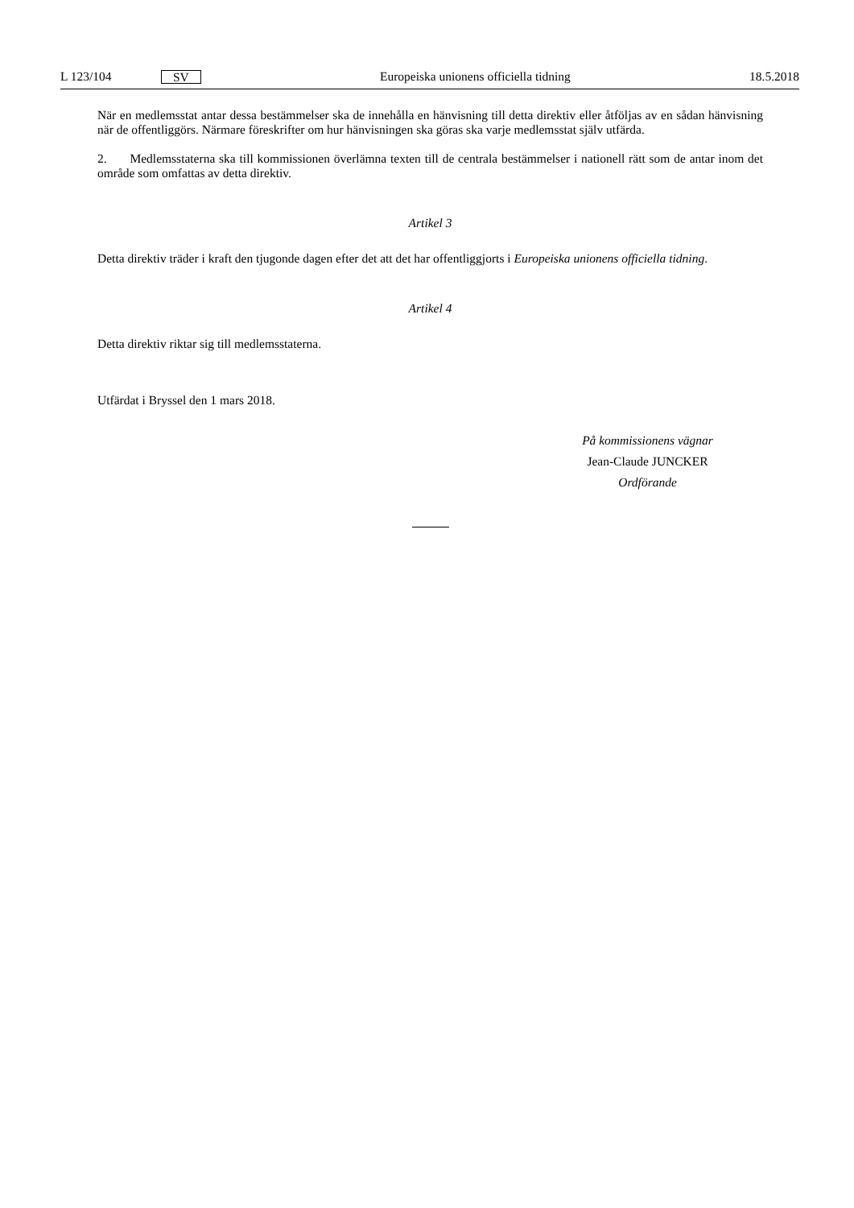L 123/104 SV Europeiska unionens officiella tidning 18.5.2018
När en medlemsstat antar dessa bestämmelser ska de innehålla en hänvisning till detta direktiv eller åtföljas av en sådan hänvisning när de offentliggörs. Närmare föreskrifter om hur hänvisningen ska göras ska varje medlemsstat själv utfärda.
2. Medlemsstaterna ska till kommissionen överlämna texten till de centrala bestämmelser i nationell rätt som de antar inom det område som omfattas av detta direktiv.
Artikel 3
Detta direktiv träder i kraft den tjugonde dagen efter det att det har offentliggjorts i Europeiska unionens officiella tidning.
Artikel 4
Detta direktiv riktar sig till medlemsstaterna.
Utfärdat i Bryssel den 1 mars 2018.
På kommissionens vägnar
Jean-Claude JUNCKER
Ordförande